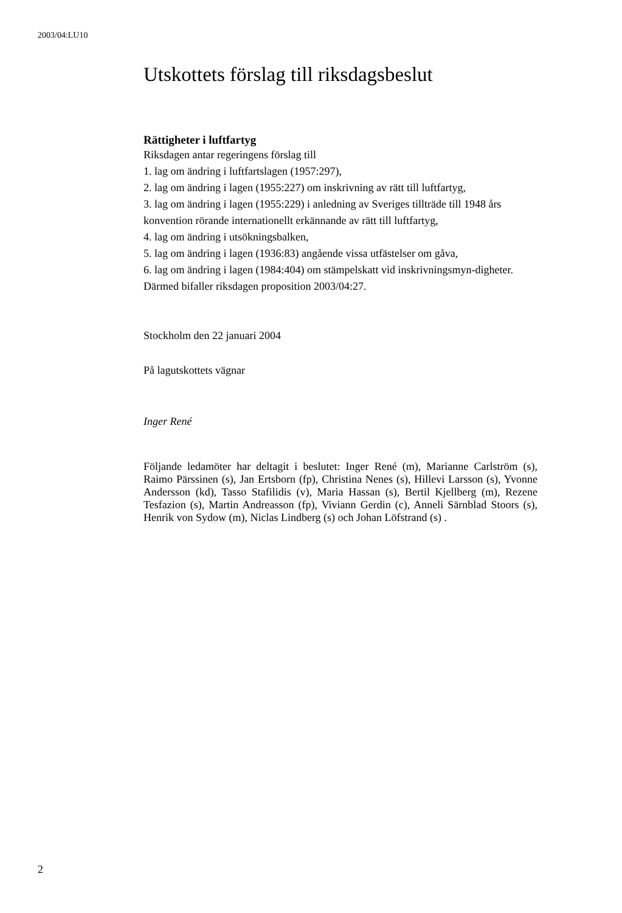2003/04:LU10
Utskottets förslag till riksdagsbeslut
Rättigheter i luftfartyg
Riksdagen antar regeringens förslag till
1. lag om ändring i luftfartslagen (1957:297),
2. lag om ändring i lagen (1955:227) om inskrivning av rätt till luftfartyg,
3. lag om ändring i lagen (1955:229) i anledning av Sveriges tillträde till 1948 års konvention rörande internationellt erkännande av rätt till luftfartyg,
4. lag om ändring i utsökningsbalken,
5. lag om ändring i lagen (1936:83) angående vissa utfästelser om gåva,
6. lag om ändring i lagen (1984:404) om stämpelskatt vid inskrivningsmyn-digheter.
Därmed bifaller riksdagen proposition 2003/04:27.
Stockholm den 22 januari 2004
På lagutskottets vägnar
Inger René
Följande ledamöter har deltagit i beslutet: Inger René (m), Marianne Carlström (s), Raimo Pärssinen (s), Jan Ertsborn (fp), Christina Nenes (s), Hillevi Larsson (s), Yvonne Andersson (kd), Tasso Stafilidis (v), Maria Hassan (s), Bertil Kjellberg (m), Rezene Tesfazion (s), Martin Andreasson (fp), Viviann Gerdin (c), Anneli Särnblad Stoors (s), Henrik von Sydow (m), Niclas Lindberg (s) och Johan Löfstrand (s) .
2